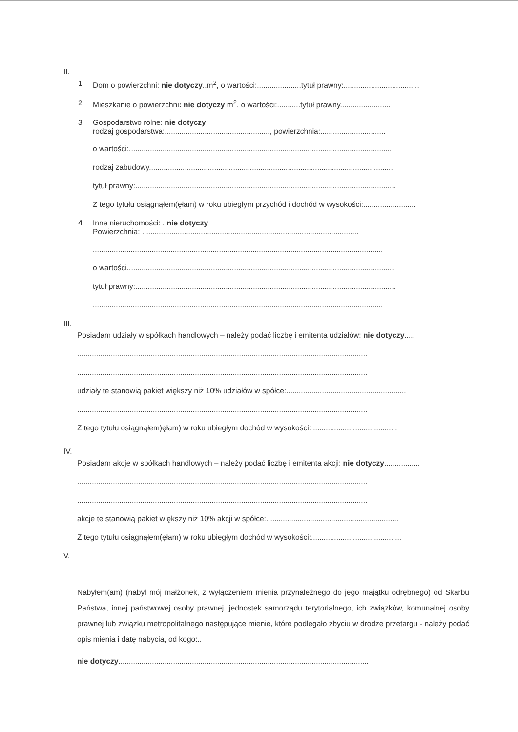II.
1 Dom o powierzchni: nie dotyczy..m<sup>2</sup>, o wartości:.....................tytuł prawny:....................................
2 Mieszkanie o powierzchni: nie dotyczy m<sup>2</sup>, o wartości:...........tytuł prawny........................
3 Gospodarstwo rolne: nie dotyczy
rodzaj gospodarstwa:.................................................., powierzchnia:...............................
o wartości:.............................................................................................................................
rodzaj zabudowy.....................................................................................................................
tytuł prawny:............................................................................................................................
Z tego tytułu osiągnąłem(ęłam) w roku ubiegłym przychód i dochód w wysokości:.........................
4 Inne nieruchomości: . nie dotyczy
Powierzchnia: .......................................................................................................
..........................................................................................................................................
o wartości...............................................................................................................................
tytuł prawny:............................................................................................................................
..........................................................................................................................................
III.
Posiadam udziały w spółkach handlowych – należy podać liczbę i emitenta udziałów: nie dotyczy.....
..........................................................................................................................................
..........................................................................................................................................
udziały te stanowią pakiet większy niż 10% udziałów w spółce:.........................................................
..........................................................................................................................................
Z tego tytułu osiągnąłem)ęłam) w roku ubiegłym dochód w wysokości: ........................................
IV.
Posiadam akcje w spółkach handlowych – należy podać liczbę i emitenta akcji: nie dotyczy.................
..........................................................................................................................................
..........................................................................................................................................
akcje te stanowią pakiet większy niż 10% akcji w spółce:...............................................................
Z tego tytułu osiągnąłem(ęłam) w roku ubiegłym dochód w wysokości:...........................................
V.
Nabyłem(am) (nabył mój małżonek, z wyłączeniem mienia przynależnego do jego majątku odrębnego) od Skarbu Państwa, innej państwowej osoby prawnej, jednostek samorządu terytorialnego, ich związków, komunalnej osoby prawnej lub związku metropolitalnego następujące mienie, które podlegało zbyciu w drodze przetargu - należy podać opis mienia i datę nabycia, od kogo:..
nie dotyczy.......................................................................................................................